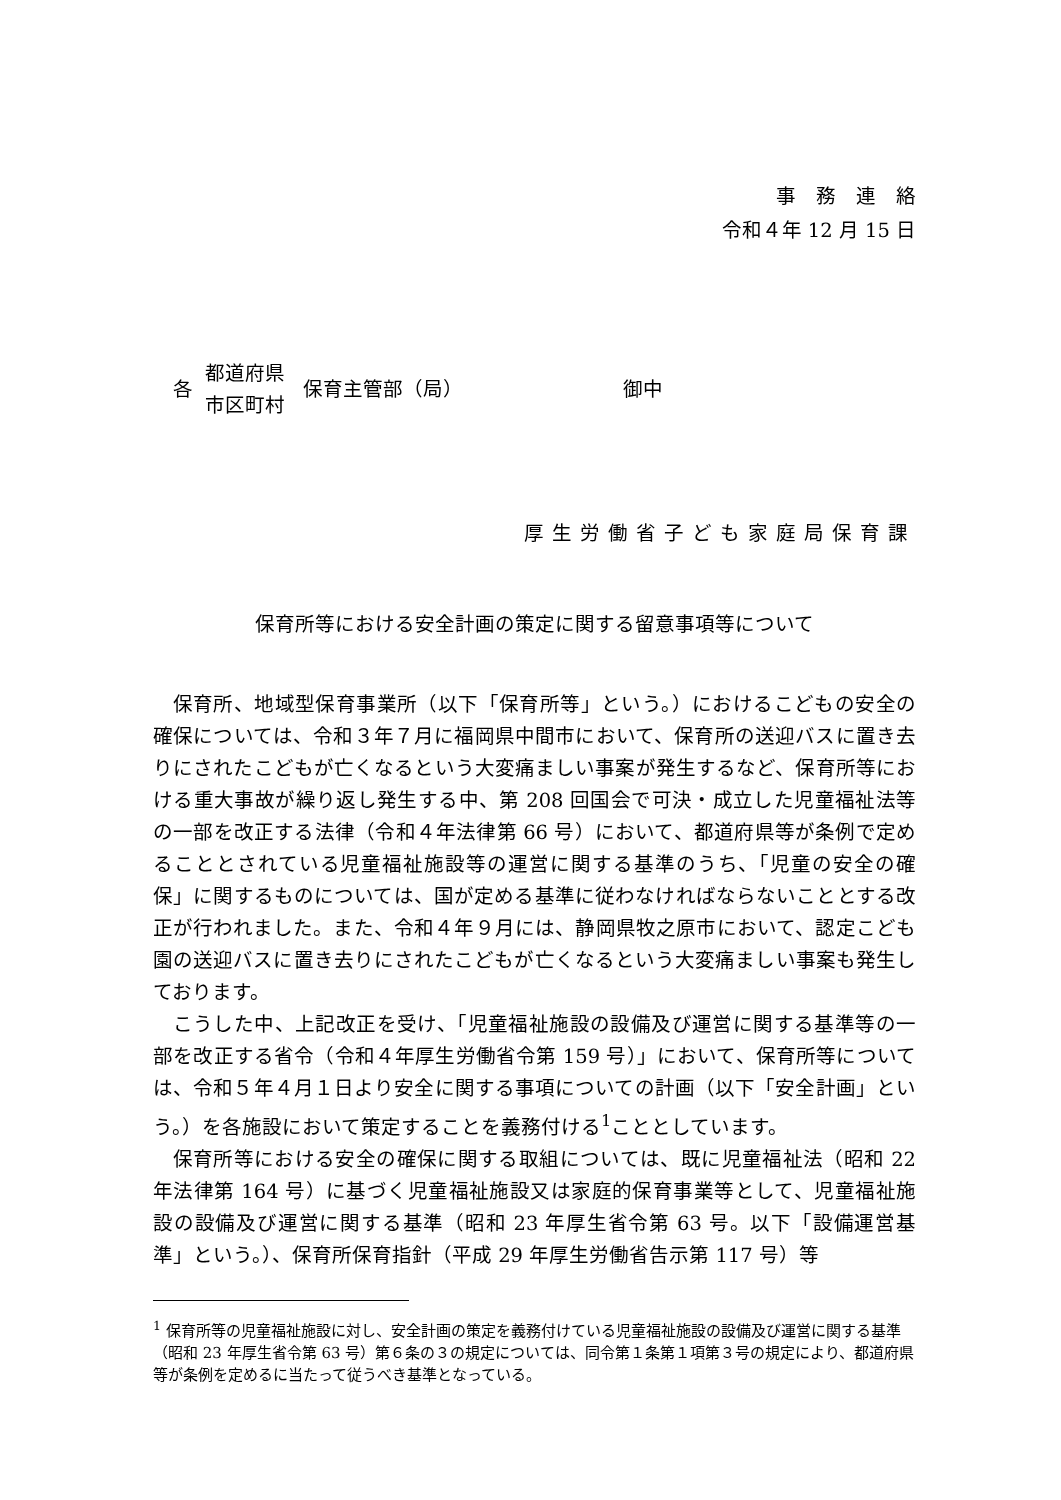事　務　連　絡
令和４年 12 月 15 日
各 都道府県
市区町村 保育主管部（局） 御中
厚生労働省子ども家庭局保育課
保育所等における安全計画の策定に関する留意事項等について
保育所、地域型保育事業所（以下「保育所等」という。）におけるこどもの安全の確保については、令和３年７月に福岡県中間市において、保育所の送迎バスに置き去りにされたこどもが亡くなるという大変痛ましい事案が発生するなど、保育所等における重大事故が繰り返し発生する中、第 208 回国会で可決・成立した児童福祉法等の一部を改正する法律（令和４年法律第 66 号）において、都道府県等が条例で定めることとされている児童福祉施設等の運営に関する基準のうち、「児童の安全の確保」に関するものについては、国が定める基準に従わなければならないこととする改正が行われました。また、令和４年９月には、静岡県牧之原市において、認定こども園の送迎バスに置き去りにされたこどもが亡くなるという大変痛ましい事案も発生しております。
こうした中、上記改正を受け、「児童福祉施設の設備及び運営に関する基準等の一部を改正する省令（令和４年厚生労働省令第 159 号）」において、保育所等については、令和５年４月１日より安全に関する事項についての計画（以下「安全計画」という。）を各施設において策定することを義務付ける<sup>1</sup>こととしています。
保育所等における安全の確保に関する取組については、既に児童福祉法（昭和 22 年法律第 164 号）に基づく児童福祉施設又は家庭的保育事業等として、児童福祉施設の設備及び運営に関する基準（昭和 23 年厚生省令第 63 号。以下「設備運営基準」という。）、保育所保育指針（平成 29 年厚生労働省告示第 117 号）等
<sup>1</sup> 保育所等の児童福祉施設に対し、安全計画の策定を義務付けている児童福祉施設の設備及び運営に関する基準（昭和 23 年厚生省令第 63 号）第６条の３の規定については、同令第１条第１項第３号の規定により、都道府県等が条例を定めるに当たって従うべき基準となっている。